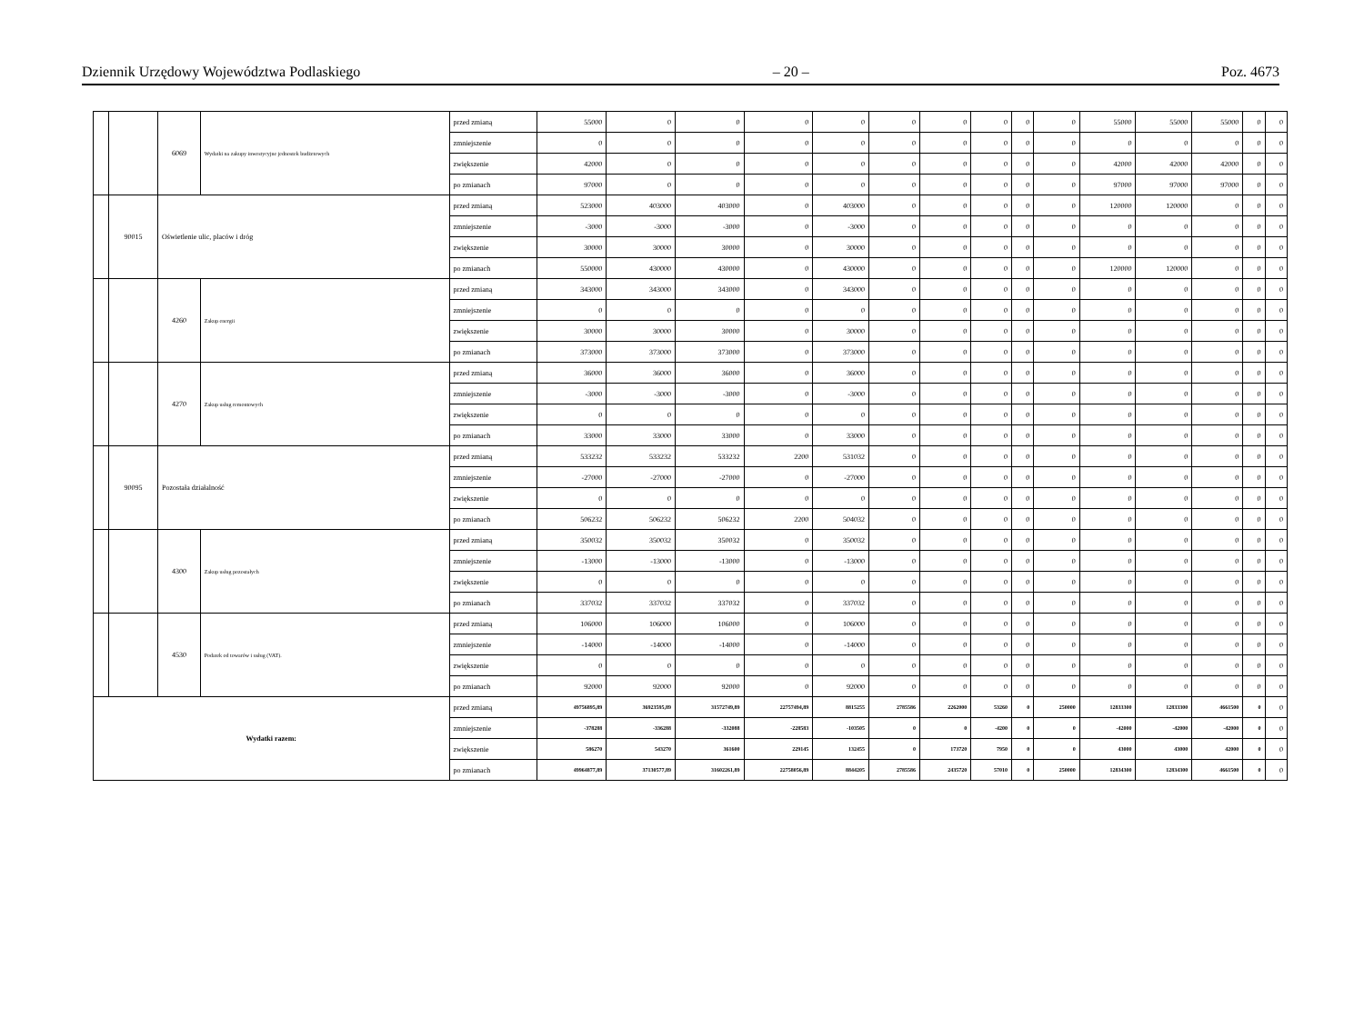Dziennik Urzędowy Województwa Podlaskiego – 20 – Poz. 4673
| | | 6069 | Wydatki na zakupy inwestycyjne jednostek budżetowych | przed zmianą | 55000 | 0 | 0 | 0 | 0 | 0 | 0 | 0 | 0 | 0 | 55000 | 55000 | 55000 | 0 | 0 |
| | | | | zmniejszenie | 0 | 0 | 0 | 0 | 0 | 0 | 0 | 0 | 0 | 0 | 0 | 0 | 0 | 0 | 0 |
| | | | | zwiększenie | 42000 | 0 | 0 | 0 | 0 | 0 | 0 | 0 | 0 | 0 | 42000 | 42000 | 42000 | 0 | 0 |
| | | | | po zmianach | 97000 | 0 | 0 | 0 | 0 | 0 | 0 | 0 | 0 | 0 | 97000 | 97000 | 97000 | 0 | 0 |
| | 90015 | Oświetlenie ulic, placów i dróg | | przed zmianą | 523000 | 403000 | 403000 | 0 | 403000 | 0 | 0 | 0 | 0 | 0 | 120000 | 120000 | 0 | 0 | 0 |
| | | | | zmniejszenie | -3000 | -3000 | -3000 | 0 | -3000 | 0 | 0 | 0 | 0 | 0 | 0 | 0 | 0 | 0 | 0 |
| | | | | zwiększenie | 30000 | 30000 | 30000 | 0 | 30000 | 0 | 0 | 0 | 0 | 0 | 0 | 0 | 0 | 0 | 0 |
| | | | | po zmianach | 550000 | 430000 | 430000 | 0 | 430000 | 0 | 0 | 0 | 0 | 0 | 120000 | 120000 | 0 | 0 | 0 |
| | | 4260 | Zakup energii | przed zmianą | 343000 | 343000 | 343000 | 0 | 343000 | 0 | 0 | 0 | 0 | 0 | 0 | 0 | 0 | 0 | 0 |
| | | | | zmniejszenie | 0 | 0 | 0 | 0 | 0 | 0 | 0 | 0 | 0 | 0 | 0 | 0 | 0 | 0 | 0 |
| | | | | zwiększenie | 30000 | 30000 | 30000 | 0 | 30000 | 0 | 0 | 0 | 0 | 0 | 0 | 0 | 0 | 0 | 0 |
| | | | | po zmianach | 373000 | 373000 | 373000 | 0 | 373000 | 0 | 0 | 0 | 0 | 0 | 0 | 0 | 0 | 0 | 0 |
| | | 4270 | Zakup usług remontowych | przed zmianą | 36000 | 36000 | 36000 | 0 | 36000 | 0 | 0 | 0 | 0 | 0 | 0 | 0 | 0 | 0 | 0 |
| | | | | zmniejszenie | -3000 | -3000 | -3000 | 0 | -3000 | 0 | 0 | 0 | 0 | 0 | 0 | 0 | 0 | 0 | 0 |
| | | | | zwiększenie | 0 | 0 | 0 | 0 | 0 | 0 | 0 | 0 | 0 | 0 | 0 | 0 | 0 | 0 | 0 |
| | | | | po zmianach | 33000 | 33000 | 33000 | 0 | 33000 | 0 | 0 | 0 | 0 | 0 | 0 | 0 | 0 | 0 | 0 |
| | 90095 | Pozostała działalność | | przed zmianą | 533232 | 533232 | 533232 | 2200 | 531032 | 0 | 0 | 0 | 0 | 0 | 0 | 0 | 0 | 0 | 0 |
| | | | | zmniejszenie | -27000 | -27000 | -27000 | 0 | -27000 | 0 | 0 | 0 | 0 | 0 | 0 | 0 | 0 | 0 | 0 |
| | | | | zwiększenie | 0 | 0 | 0 | 0 | 0 | 0 | 0 | 0 | 0 | 0 | 0 | 0 | 0 | 0 | 0 |
| | | | | po zmianach | 506232 | 506232 | 506232 | 2200 | 504032 | 0 | 0 | 0 | 0 | 0 | 0 | 0 | 0 | 0 | 0 |
| | | 4300 | Zakup usług pozostałych | przed zmianą | 350032 | 350032 | 350032 | 0 | 350032 | 0 | 0 | 0 | 0 | 0 | 0 | 0 | 0 | 0 | 0 |
| | | | | zmniejszenie | -13000 | -13000 | -13000 | 0 | -13000 | 0 | 0 | 0 | 0 | 0 | 0 | 0 | 0 | 0 | 0 |
| | | | | zwiększenie | 0 | 0 | 0 | 0 | 0 | 0 | 0 | 0 | 0 | 0 | 0 | 0 | 0 | 0 | 0 |
| | | | | po zmianach | 337032 | 337032 | 337032 | 0 | 337032 | 0 | 0 | 0 | 0 | 0 | 0 | 0 | 0 | 0 | 0 |
| | | 4530 | Podatek od towarów i usług (VAT). | przed zmianą | 106000 | 106000 | 106000 | 0 | 106000 | 0 | 0 | 0 | 0 | 0 | 0 | 0 | 0 | 0 | 0 |
| | | | | zmniejszenie | -14000 | -14000 | -14000 | 0 | -14000 | 0 | 0 | 0 | 0 | 0 | 0 | 0 | 0 | 0 | 0 |
| | | | | zwiększenie | 0 | 0 | 0 | 0 | 0 | 0 | 0 | 0 | 0 | 0 | 0 | 0 | 0 | 0 | 0 |
| | | | | po zmianach | 92000 | 92000 | 92000 | 0 | 92000 | 0 | 0 | 0 | 0 | 0 | 0 | 0 | 0 | 0 | 0 |
| Wydatki razem: | | | | przed zmianą | 49756895,89 | 36923595,89 | 31572749,89 | 22757494,89 | 8815255 | 2785586 | 2262000 | 53260 | 0 | 250000 | 12833300 | 12833300 | 4661500 | 0 | 0 |
| | | | | zmniejszenie | -378288 | -336288 | -332088 | -228583 | -103505 | 0 | 0 | -4200 | 0 | 0 | -42000 | -42000 | -42000 | 0 | 0 |
| | | | | zwiększenie | 586270 | 543270 | 361600 | 229145 | 132455 | 0 | 173720 | 7950 | 0 | 0 | 43000 | 43000 | 42000 | 0 | 0 |
| | | | | po zmianach | 49964877,89 | 37130577,89 | 31602261,89 | 22758056,89 | 8844205 | 2785586 | 2435720 | 57010 | 0 | 250000 | 12834300 | 12834300 | 4661500 | 0 | 0 |